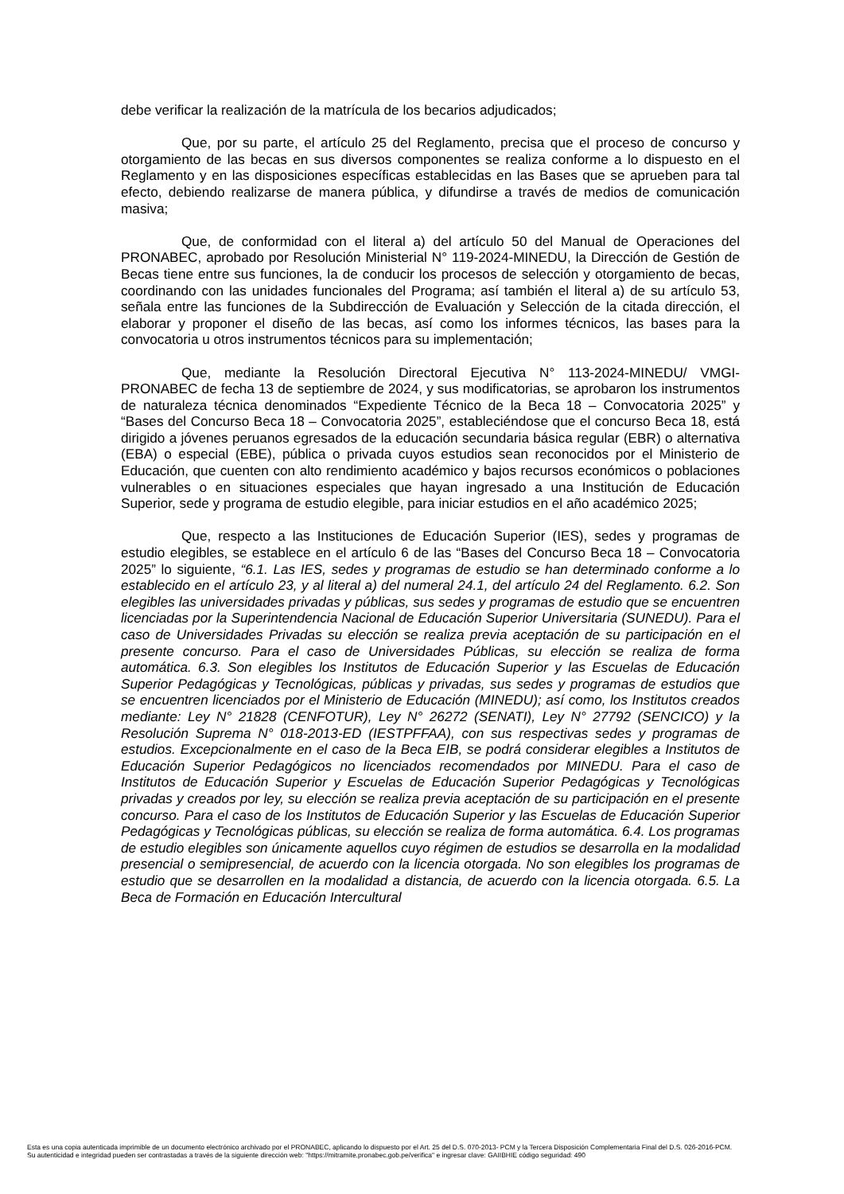debe verificar la realización de la matrícula de los becarios adjudicados;
Que, por su parte, el artículo 25 del Reglamento, precisa que el proceso de concurso y otorgamiento de las becas en sus diversos componentes se realiza conforme a lo dispuesto en el Reglamento y en las disposiciones específicas establecidas en las Bases que se aprueben para tal efecto, debiendo realizarse de manera pública, y difundirse a través de medios de comunicación masiva;
Que, de conformidad con el literal a) del artículo 50 del Manual de Operaciones del PRONABEC, aprobado por Resolución Ministerial N° 119-2024-MINEDU, la Dirección de Gestión de Becas tiene entre sus funciones, la de conducir los procesos de selección y otorgamiento de becas, coordinando con las unidades funcionales del Programa; así también el literal a) de su artículo 53, señala entre las funciones de la Subdirección de Evaluación y Selección de la citada dirección, el elaborar y proponer el diseño de las becas, así como los informes técnicos, las bases para la convocatoria u otros instrumentos técnicos para su implementación;
Que, mediante la Resolución Directoral Ejecutiva N° 113-2024-MINEDU/ VMGI-PRONABEC de fecha 13 de septiembre de 2024, y sus modificatorias, se aprobaron los instrumentos de naturaleza técnica denominados “Expediente Técnico de la Beca 18 – Convocatoria 2025” y “Bases del Concurso Beca 18 – Convocatoria 2025”, estableciéndose que el concurso Beca 18, está dirigido a jóvenes peruanos egresados de la educación secundaria básica regular (EBR) o alternativa (EBA) o especial (EBE), pública o privada cuyos estudios sean reconocidos por el Ministerio de Educación, que cuenten con alto rendimiento académico y bajos recursos económicos o poblaciones vulnerables o en situaciones especiales que hayan ingresado a una Institución de Educación Superior, sede y programa de estudio elegible, para iniciar estudios en el año académico 2025;
Que, respecto a las Instituciones de Educación Superior (IES), sedes y programas de estudio elegibles, se establece en el artículo 6 de las “Bases del Concurso Beca 18 – Convocatoria 2025” lo siguiente, “6.1. Las IES, sedes y programas de estudio se han determinado conforme a lo establecido en el artículo 23, y al literal a) del numeral 24.1, del artículo 24 del Reglamento. 6.2. Son elegibles las universidades privadas y públicas, sus sedes y programas de estudio que se encuentren licenciadas por la Superintendencia Nacional de Educación Superior Universitaria (SUNEDU). Para el caso de Universidades Privadas su elección se realiza previa aceptación de su participación en el presente concurso. Para el caso de Universidades Públicas, su elección se realiza de forma automática. 6.3. Son elegibles los Institutos de Educación Superior y las Escuelas de Educación Superior Pedagógicas y Tecnológicas, públicas y privadas, sus sedes y programas de estudios que se encuentren licenciados por el Ministerio de Educación (MINEDU); así como, los Institutos creados mediante: Ley N° 21828 (CENFOTUR), Ley N° 26272 (SENATI), Ley N° 27792 (SENCICO) y la Resolución Suprema N° 018-2013-ED (IESTPFFAA), con sus respectivas sedes y programas de estudios. Excepcionalmente en el caso de la Beca EIB, se podrá considerar elegibles a Institutos de Educación Superior Pedagógicos no licenciados recomendados por MINEDU. Para el caso de Institutos de Educación Superior y Escuelas de Educación Superior Pedagógicas y Tecnológicas privadas y creados por ley, su elección se realiza previa aceptación de su participación en el presente concurso. Para el caso de los Institutos de Educación Superior y las Escuelas de Educación Superior Pedagógicas y Tecnológicas públicas, su elección se realiza de forma automática. 6.4. Los programas de estudio elegibles son únicamente aquellos cuyo régimen de estudios se desarrolla en la modalidad presencial o semipresencial, de acuerdo con la licencia otorgada. No son elegibles los programas de estudio que se desarrollen en la modalidad a distancia, de acuerdo con la licencia otorgada. 6.5. La Beca de Formación en Educación Intercultural
Esta es una copia autenticada imprimible de un documento electrónico archivado por el PRONABEC, aplicando lo dispuesto por el Art. 25 del D.S. 070-2013- PCM y la Tercera Disposición Complementaria Final del D.S. 026-2016-PCM.
Su autenticidad e integridad pueden ser contrastadas a través de la siguiente dirección web: "https://mitramite.pronabec.gob.pe/verifica" e ingresar clave: GAIIBHIE código seguridad: 490